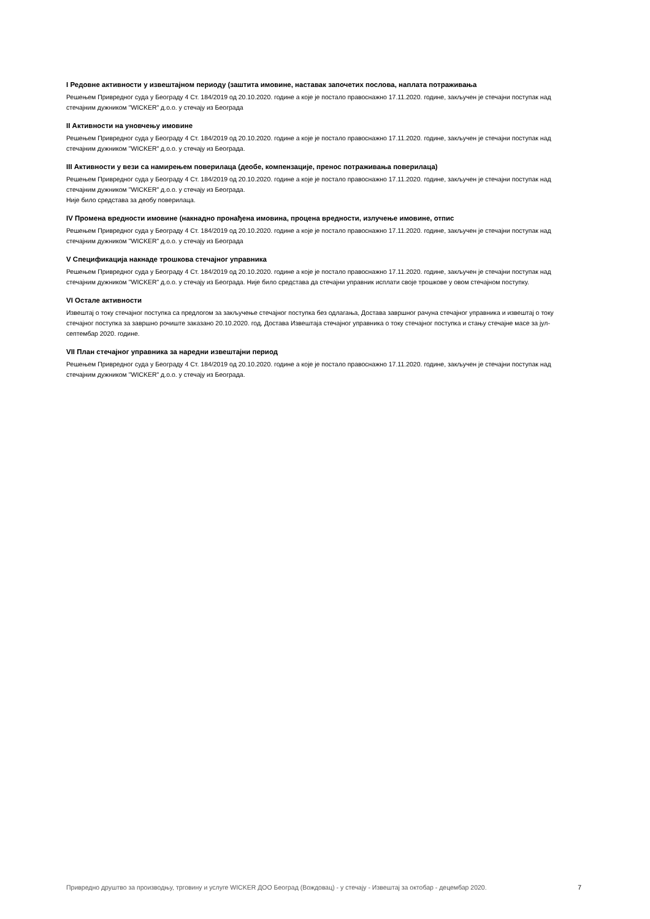I Редовне активности у извештајном периоду (заштита имовине, наставак започетих послова, наплата потраживања
Решењем Привредног суда у Београду 4 Ст. 184/2019 од 20.10.2020. године а које је постало правоснажно 17.11.2020. године, закључен је стечајни поступак над стечајним дужником "WICKER" д.о.о. у стечају из Београда
II Активности на уновчењу имовине
Решењем Привредног суда у Београду 4 Ст. 184/2019 од 20.10.2020. године а које је постало правоснажно 17.11.2020. године, закључен је стечајни поступак над стечајним дужником "WICKER" д.о.о. у стечају из Београда.
III Активности у вези са намирењем поверилаца (деобе, компензације, пренос потраживања поверилаца)
Решењем Привредног суда у Београду 4 Ст. 184/2019 од 20.10.2020. године а које је постало правоснажно 17.11.2020. године, закључен је стечајни поступак над стечајним дужником "WICKER" д.о.о. у стечају из Београда.
Није било средстава за деобу поверилаца.
IV Промена вредности имовине (накнадно пронађена имовина, процена вредности, излучење имовине, отпис
Решењем Привредног суда у Београду 4 Ст. 184/2019 од 20.10.2020. године а које је постало правоснажно 17.11.2020. године, закључен је стечајни поступак над стечајним дужником "WICKER" д.о.о. у стечају из Београда
V Спецификација накнаде трошкова стечајног управника
Решењем Привредног суда у Београду 4 Ст. 184/2019 од 20.10.2020. године а које је постало правоснажно 17.11.2020. године, закључен је стечајни поступак над стечајним дужником "WICKER" д.о.о. у стечају из Београда. Није било средстава да стечајни управник исплати своје трошкове у овом стечајном поступку.
VI Остале активности
Извештај о току стечајног поступка са предлогом за закључење стечајног поступка без одлагања, Достава завршног рачуна стечајног управника и извештај о току стечајног поступка за завршно рочиште заказано 20.10.2020. год, Достава Извештаја стечајног управника о току стечајног поступка и стању стечајне масе за јул-септембар 2020. године.
VII План стечајног управника за наредни извештајни период
Решењем Привредног суда у Београду 4 Ст. 184/2019 од 20.10.2020. године а које је постало правоснажно 17.11.2020. године, закључен је стечајни поступак над стечајним дужником "WICKER" д.о.о. у стечају из Београда.
Привредно друштво за производњу, трговину и услуге WICKER ДОО Београд (Вождовац) - у стечају - Извештај за октобар - децембар 2020.
7